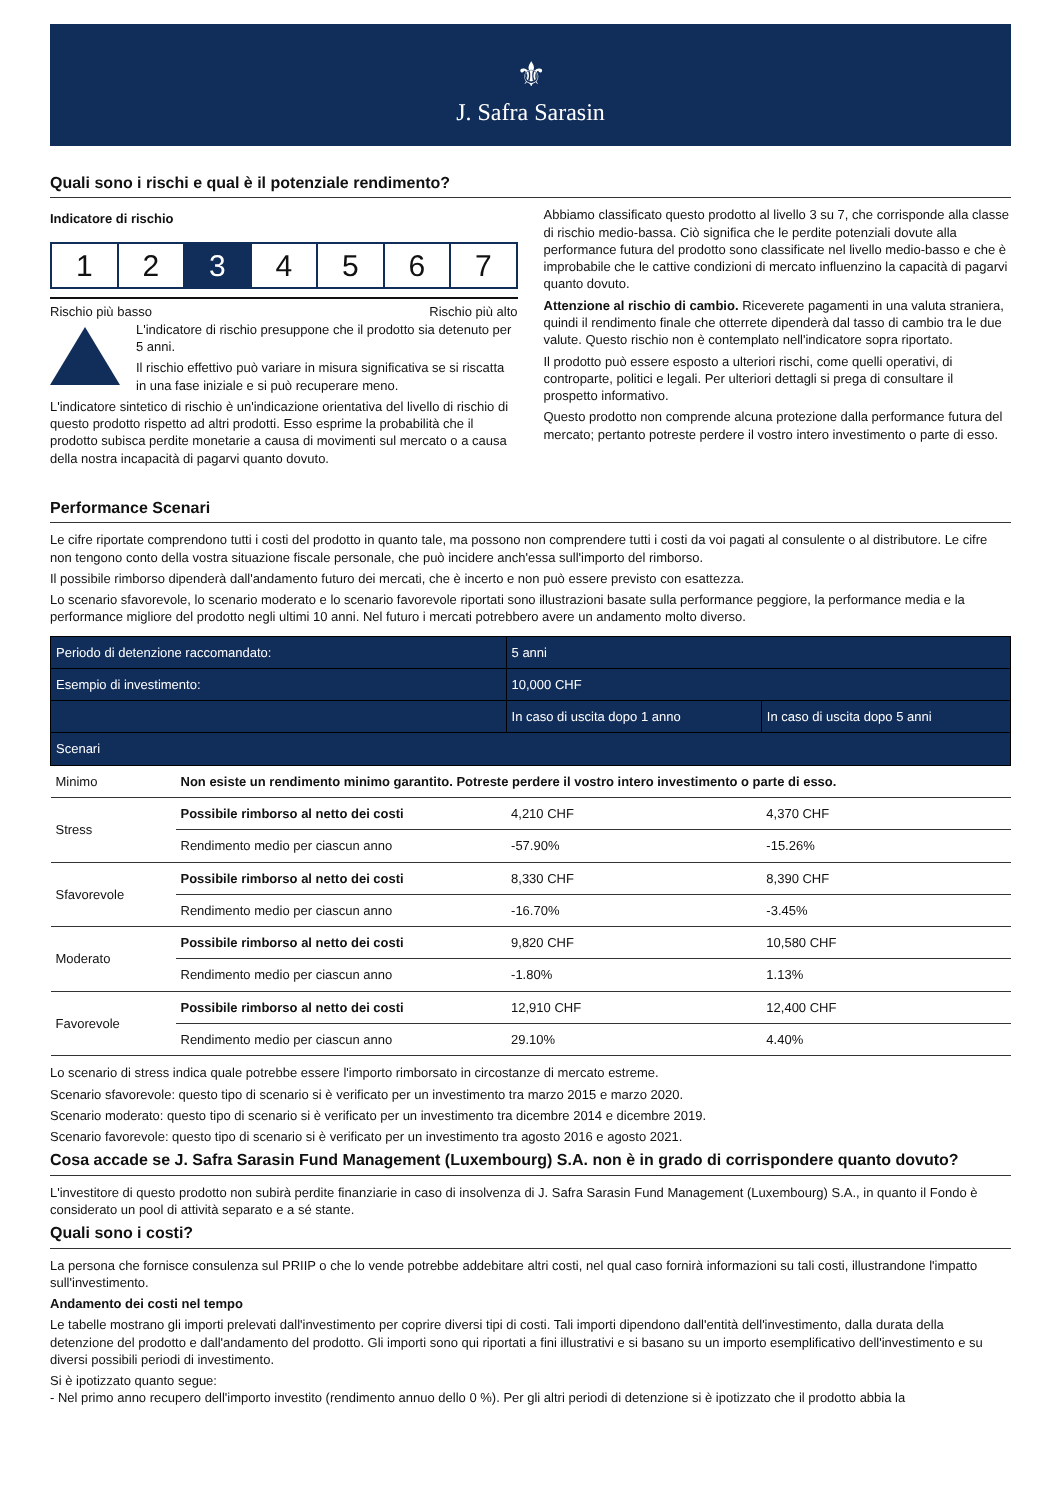⚜
J. Safra Sarasin
Quali sono i rischi e qual è il potenziale rendimento?
Indicatore di rischio
1 2 3 4 5 6 7
Rischio più basso Rischio più alto
L'indicatore di rischio presuppone che il prodotto sia detenuto per 5 anni.
Il rischio effettivo può variare in misura significativa se si riscatta in una fase iniziale e si può recuperare meno.
L'indicatore sintetico di rischio è un'indicazione orientativa del livello di rischio di questo prodotto rispetto ad altri prodotti. Esso esprime la probabilità che il prodotto subisca perdite monetarie a causa di movimenti sul mercato o a causa della nostra incapacità di pagarvi quanto dovuto.
Abbiamo classificato questo prodotto al livello 3 su 7, che corrisponde alla classe di rischio medio-bassa. Ciò significa che le perdite potenziali dovute alla performance futura del prodotto sono classificate nel livello medio-basso e che è improbabile che le cattive condizioni di mercato influenzino la capacità di pagarvi quanto dovuto.
Attenzione al rischio di cambio. Riceverete pagamenti in una valuta straniera, quindi il rendimento finale che otterrete dipenderà dal tasso di cambio tra le due valute. Questo rischio non è contemplato nell'indicatore sopra riportato.
Il prodotto può essere esposto a ulteriori rischi, come quelli operativi, di controparte, politici e legali. Per ulteriori dettagli si prega di consultare il prospetto informativo.
Questo prodotto non comprende alcuna protezione dalla performance futura del mercato; pertanto potreste perdere il vostro intero investimento o parte di esso.
Performance Scenari
Le cifre riportate comprendono tutti i costi del prodotto in quanto tale, ma possono non comprendere tutti i costi da voi pagati al consulente o al distributore. Le cifre non tengono conto della vostra situazione fiscale personale, che può incidere anch'essa sull'importo del rimborso.
Il possibile rimborso dipenderà dall'andamento futuro dei mercati, che è incerto e non può essere previsto con esattezza.
Lo scenario sfavorevole, lo scenario moderato e lo scenario favorevole riportati sono illustrazioni basate sulla performance peggiore, la performance media e la performance migliore del prodotto negli ultimi 10 anni. Nel futuro i mercati potrebbero avere un andamento molto diverso.
| Periodo di detenzione raccomandato: | | 5 anni | |
| --- | --- | --- | --- |
| Esempio di investimento: | | 10,000 CHF | |
| | | In caso di uscita dopo 1 anno | In caso di uscita dopo 5 anni |
| Scenari | | | |
| Minimo | Non esiste un rendimento minimo garantito. Potreste perdere il vostro intero investimento o parte di esso. | | |
| Stress | Possibile rimborso al netto dei costi | 4,210 CHF | 4,370 CHF |
| | Rendimento medio per ciascun anno | -57.90% | -15.26% |
| Sfavorevole | Possibile rimborso al netto dei costi | 8,330 CHF | 8,390 CHF |
| | Rendimento medio per ciascun anno | -16.70% | -3.45% |
| Moderato | Possibile rimborso al netto dei costi | 9,820 CHF | 10,580 CHF |
| | Rendimento medio per ciascun anno | -1.80% | 1.13% |
| Favorevole | Possibile rimborso al netto dei costi | 12,910 CHF | 12,400 CHF |
| | Rendimento medio per ciascun anno | 29.10% | 4.40% |
Lo scenario di stress indica quale potrebbe essere l'importo rimborsato in circostanze di mercato estreme.
Scenario sfavorevole: questo tipo di scenario si è verificato per un investimento tra marzo 2015 e marzo 2020.
Scenario moderato: questo tipo di scenario si è verificato per un investimento tra dicembre 2014 e dicembre 2019.
Scenario favorevole: questo tipo di scenario si è verificato per un investimento tra agosto 2016 e agosto 2021.
Cosa accade se J. Safra Sarasin Fund Management (Luxembourg) S.A. non è in grado di corrispondere quanto dovuto?
L'investitore di questo prodotto non subirà perdite finanziarie in caso di insolvenza di J. Safra Sarasin Fund Management (Luxembourg) S.A., in quanto il Fondo è considerato un pool di attività separato e a sé stante.
Quali sono i costi?
La persona che fornisce consulenza sul PRIIP o che lo vende potrebbe addebitare altri costi, nel qual caso fornirà informazioni su tali costi, illustrandone l'impatto sull'investimento.
Andamento dei costi nel tempo
Le tabelle mostrano gli importi prelevati dall'investimento per coprire diversi tipi di costi. Tali importi dipendono dall'entità dell'investimento, dalla durata della detenzione del prodotto e dall'andamento del prodotto. Gli importi sono qui riportati a fini illustrativi e si basano su un importo esemplificativo dell'investimento e su diversi possibili periodi di investimento.
Si è ipotizzato quanto segue:
- Nel primo anno recupero dell'importo investito (rendimento annuo dello 0 %). Per gli altri periodi di detenzione si è ipotizzato che il prodotto abbia la